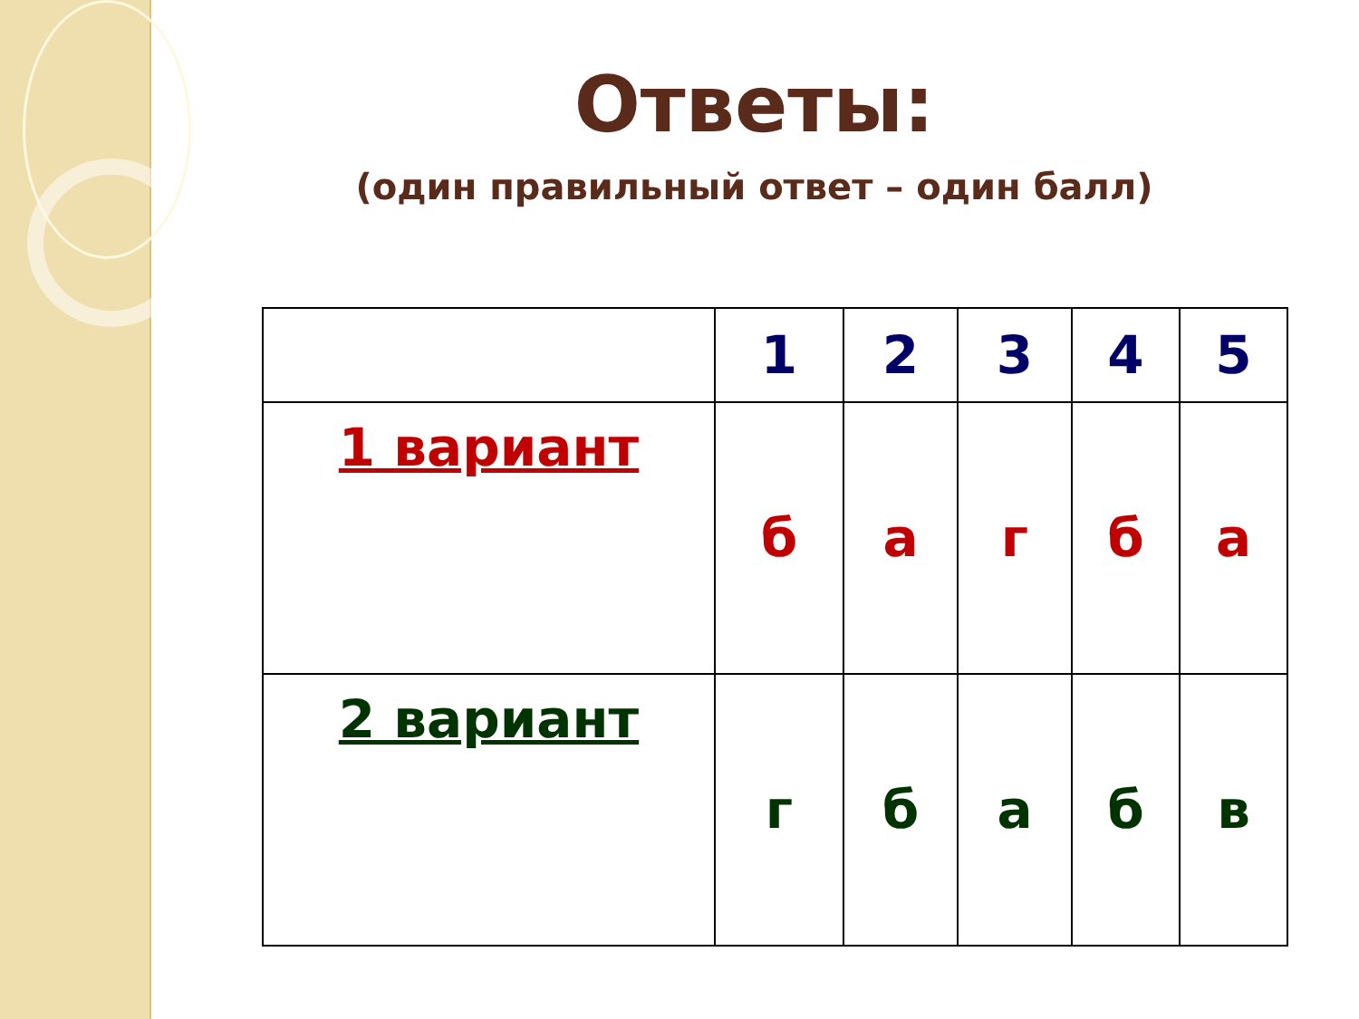Ответы:
(один правильный ответ – один балл)
| | 1 | 2 | 3 | 4 | 5 |
| 1 вариант | б | а | г | б | а |
| 2 вариант | г | б | а | б | в |